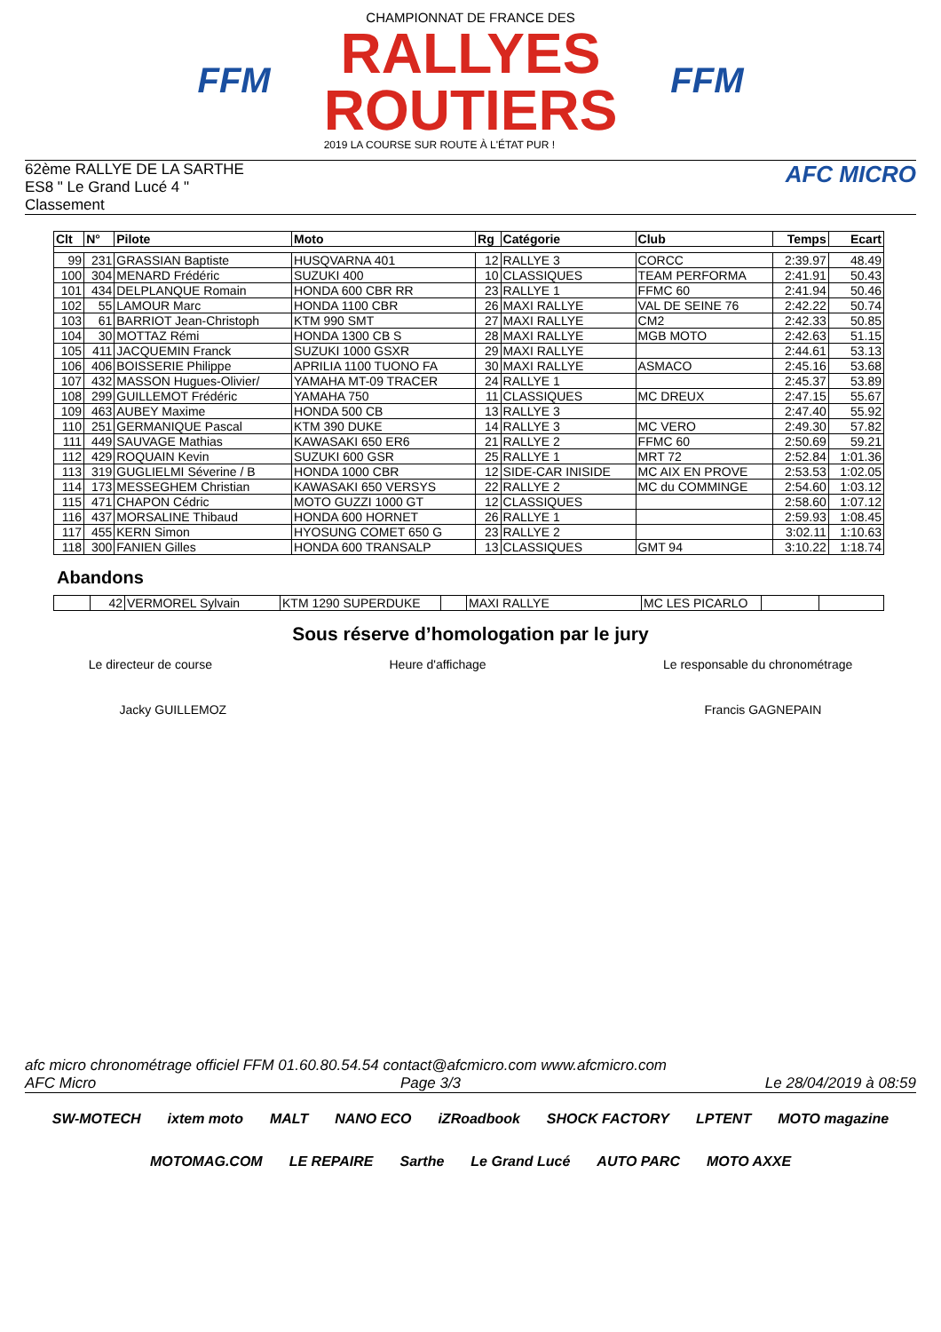FFM
CHAMPIONNAT DE FRANCE DES
RALLYES
ROUTIERS
2019 LA COURSE SUR ROUTE À L'ÉTAT PUR !
FFM
62ème RALLYE DE LA SARTHE
ES8 " Le Grand Lucé 4 "
Classement
AFC MICRO
| Clt | N° | Pilote | Moto | Rg | Catégorie | Club | Temps | Ecart |
| --- | --- | --- | --- | --- | --- | --- | --- | --- |
| 99 | 231 | GRASSIAN Baptiste | HUSQVARNA 401 | 12 | RALLYE 3 | CORCC | 2:39.97 | 48.49 |
| 100 | 304 | MENARD Frédéric | SUZUKI 400 | 10 | CLASSIQUES | TEAM PERFORMA | 2:41.91 | 50.43 |
| 101 | 434 | DELPLANQUE Romain | HONDA 600 CBR RR | 23 | RALLYE 1 | FFMC 60 | 2:41.94 | 50.46 |
| 102 | 55 | LAMOUR Marc | HONDA 1100 CBR | 26 | MAXI RALLYE | VAL DE SEINE 76 | 2:42.22 | 50.74 |
| 103 | 61 | BARRIOT Jean-Christoph | KTM 990 SMT | 27 | MAXI RALLYE | CM2 | 2:42.33 | 50.85 |
| 104 | 30 | MOTTAZ Rémi | HONDA 1300 CB S | 28 | MAXI RALLYE | MGB MOTO | 2:42.63 | 51.15 |
| 105 | 411 | JACQUEMIN Franck | SUZUKI 1000 GSXR | 29 | MAXI RALLYE | | 2:44.61 | 53.13 |
| 106 | 406 | BOISSERIE Philippe | APRILIA 1100 TUONO FA | 30 | MAXI RALLYE | ASMACO | 2:45.16 | 53.68 |
| 107 | 432 | MASSON Hugues-Olivier/ | YAMAHA MT-09 TRACER | 24 | RALLYE 1 | | 2:45.37 | 53.89 |
| 108 | 299 | GUILLEMOT Frédéric | YAMAHA 750 | 11 | CLASSIQUES | MC DREUX | 2:47.15 | 55.67 |
| 109 | 463 | AUBEY Maxime | HONDA 500 CB | 13 | RALLYE 3 | | 2:47.40 | 55.92 |
| 110 | 251 | GERMANIQUE Pascal | KTM 390 DUKE | 14 | RALLYE 3 | MC VERO | 2:49.30 | 57.82 |
| 111 | 449 | SAUVAGE Mathias | KAWASAKI 650 ER6 | 21 | RALLYE 2 | FFMC 60 | 2:50.69 | 59.21 |
| 112 | 429 | ROQUAIN Kevin | SUZUKI 600 GSR | 25 | RALLYE 1 | MRT 72 | 2:52.84 | 1:01.36 |
| 113 | 319 | GUGLIELMI Séverine / B | HONDA 1000 CBR | 12 | SIDE-CAR INISIDE | MC AIX EN PROVE | 2:53.53 | 1:02.05 |
| 114 | 173 | MESSEGHEM Christian | KAWASAKI 650 VERSYS | 22 | RALLYE 2 | MC du COMMINGE | 2:54.60 | 1:03.12 |
| 115 | 471 | CHAPON Cédric | MOTO GUZZI 1000 GT | 12 | CLASSIQUES | | 2:58.60 | 1:07.12 |
| 116 | 437 | MORSALINE Thibaud | HONDA 600 HORNET | 26 | RALLYE 1 | | 2:59.93 | 1:08.45 |
| 117 | 455 | KERN Simon | HYOSUNG COMET 650 G | 23 | RALLYE 2 | | 3:02.11 | 1:10.63 |
| 118 | 300 | FANIEN Gilles | HONDA 600 TRANSALP | 13 | CLASSIQUES | GMT 94 | 3:10.22 | 1:18.74 |
Abandons
| | 42 | VERMOREL Sylvain | KTM 1290 SUPERDUKE | | MAXI RALLYE | MC LES PICARLO | | |
Sous réserve d’homologation par le jury
Le directeur de course Heure d'affichage Le responsable du chronométrage
Jacky GUILLEMOZ Francis GAGNEPAIN
afc micro chronométrage officiel FFM 01.60.80.54.54 contact@afcmicro.com www.afcmicro.com
AFC Micro Page 3/3 Le 28/04/2019 à 08:59
SW-MOTECH ixtem moto MALT NANO ECO iZRoadbook SHOCK FACTORY LPTENT MOTO magazine MOTOMAG.COM LE REPAIRE Sarthe Le Grand Lucé AUTO PARC MOTO AXXE